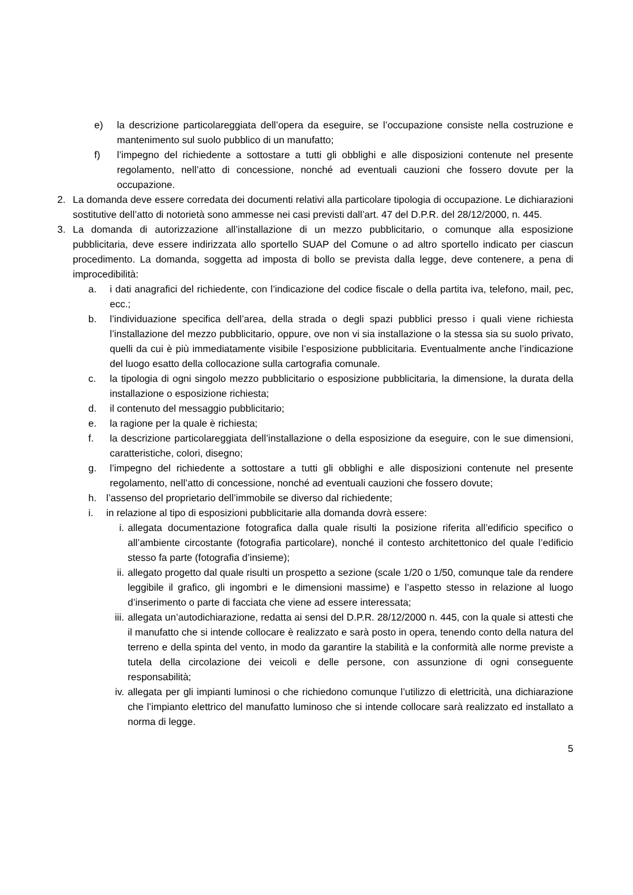e) la descrizione particolareggiata dell’opera da eseguire, se l’occupazione consiste nella costruzione e mantenimento sul suolo pubblico di un manufatto;
f) l’impegno del richiedente a sottostare a tutti gli obblighi e alle disposizioni contenute nel presente regolamento, nell’atto di concessione, nonché ad eventuali cauzioni che fossero dovute per la occupazione.
2. La domanda deve essere corredata dei documenti relativi alla particolare tipologia di occupazione. Le dichiarazioni sostitutive dell’atto di notorietà sono ammesse nei casi previsti dall’art. 47 del D.P.R. del 28/12/2000, n. 445.
3. La domanda di autorizzazione all’installazione di un mezzo pubblicitario, o comunque alla esposizione pubblicitaria, deve essere indirizzata allo sportello SUAP del Comune o ad altro sportello indicato per ciascun procedimento. La domanda, soggetta ad imposta di bollo se prevista dalla legge, deve contenere, a pena di improcedibilità:
a. i dati anagrafici del richiedente, con l’indicazione del codice fiscale o della partita iva, telefono, mail, pec, ecc.;
b. l’individuazione specifica dell’area, della strada o degli spazi pubblici presso i quali viene richiesta l’installazione del mezzo pubblicitario, oppure, ove non vi sia installazione o la stessa sia su suolo privato, quelli da cui è più immediatamente visibile l’esposizione pubblicitaria. Eventualmente anche l’indicazione del luogo esatto della collocazione sulla cartografia comunale.
c. la tipologia di ogni singolo mezzo pubblicitario o esposizione pubblicitaria, la dimensione, la durata della installazione o esposizione richiesta;
d. il contenuto del messaggio pubblicitario;
e. la ragione per la quale è richiesta;
f. la descrizione particolareggiata dell’installazione o della esposizione da eseguire, con le sue dimensioni, caratteristiche, colori, disegno;
g. l’impegno del richiedente a sottostare a tutti gli obblighi e alle disposizioni contenute nel presente regolamento, nell’atto di concessione, nonché ad eventuali cauzioni che fossero dovute;
h. l’assenso del proprietario dell’immobile se diverso dal richiedente;
i. in relazione al tipo di esposizioni pubblicitarie alla domanda dovrà essere:
i. allegata documentazione fotografica dalla quale risulti la posizione riferita all’edificio specifico o all’ambiente circostante (fotografia particolare), nonché il contesto architettonico del quale l’edificio stesso fa parte (fotografia d’insieme);
ii. allegato progetto dal quale risulti un prospetto a sezione (scale 1/20 o 1/50, comunque tale da rendere leggibile il grafico, gli ingombri e le dimensioni massime) e l’aspetto stesso in relazione al luogo d’inserimento o parte di facciata che viene ad essere interessata;
iii. allegata un’autodichiarazione, redatta ai sensi del D.P.R. 28/12/2000 n. 445, con la quale si attesti che il manufatto che si intende collocare è realizzato e sarà posto in opera, tenendo conto della natura del terreno e della spinta del vento, in modo da garantire la stabilità e la conformità alle norme previste a tutela della circolazione dei veicoli e delle persone, con assunzione di ogni conseguente responsabilità;
iv. allegata per gli impianti luminosi o che richiedono comunque l’utilizzo di elettricità, una dichiarazione che l’impianto elettrico del manufatto luminoso che si intende collocare sarà realizzato ed installato a norma di legge.
5